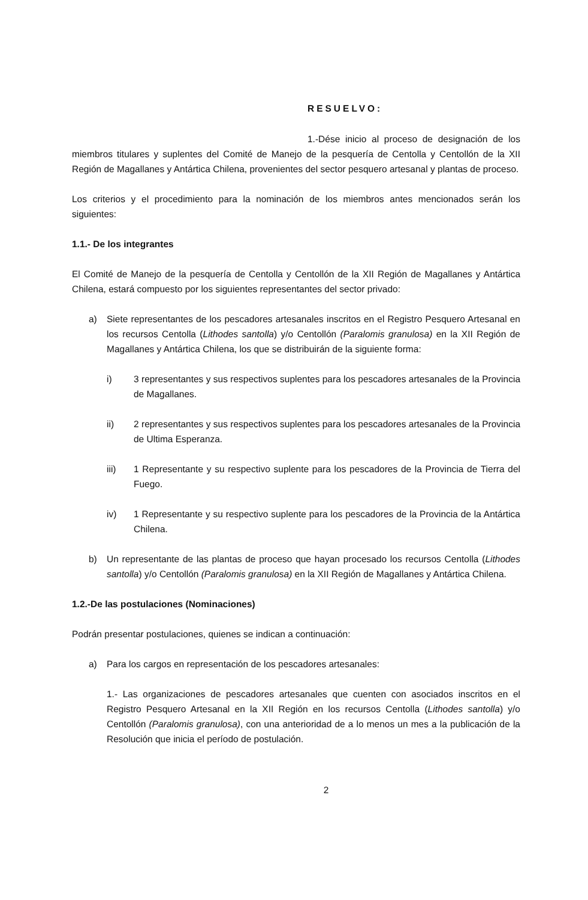RESUELVO:
1.-Dése inicio al proceso de designación de los miembros titulares y suplentes del Comité de Manejo de la pesquería de Centolla y Centollón de la XII Región de Magallanes y Antártica Chilena, provenientes del sector pesquero artesanal y plantas de proceso.
Los criterios y el procedimiento para la nominación de los miembros antes mencionados serán los siguientes:
1.1.- De los integrantes
El Comité de Manejo de la pesquería de Centolla y Centollón de la XII Región de Magallanes y Antártica Chilena, estará compuesto por los siguientes representantes del sector privado:
a) Siete representantes de los pescadores artesanales inscritos en el Registro Pesquero Artesanal en los recursos Centolla (Lithodes santolla) y/o Centollón (Paralomis granulosa) en la XII Región de Magallanes y Antártica Chilena, los que se distribuirán de la siguiente forma:
i) 3 representantes y sus respectivos suplentes para los pescadores artesanales de la Provincia de Magallanes.
ii) 2 representantes y sus respectivos suplentes para los pescadores artesanales de la Provincia de Ultima Esperanza.
iii) 1 Representante y su respectivo suplente para los pescadores de la Provincia de Tierra del Fuego.
iv) 1 Representante y su respectivo suplente para los pescadores de la Provincia de la Antártica Chilena.
b) Un representante de las plantas de proceso que hayan procesado los recursos Centolla (Lithodes santolla) y/o Centollón (Paralomis granulosa) en la XII Región de Magallanes y Antártica Chilena.
1.2.-De las postulaciones (Nominaciones)
Podrán presentar postulaciones, quienes se indican a continuación:
a) Para los cargos en representación de los pescadores artesanales:
1.- Las organizaciones de pescadores artesanales que cuenten con asociados inscritos en el Registro Pesquero Artesanal en la XII Región en los recursos Centolla (Lithodes santolla) y/o Centollón (Paralomis granulosa), con una anterioridad de a lo menos un mes a la publicación de la Resolución que inicia el período de postulación.
2